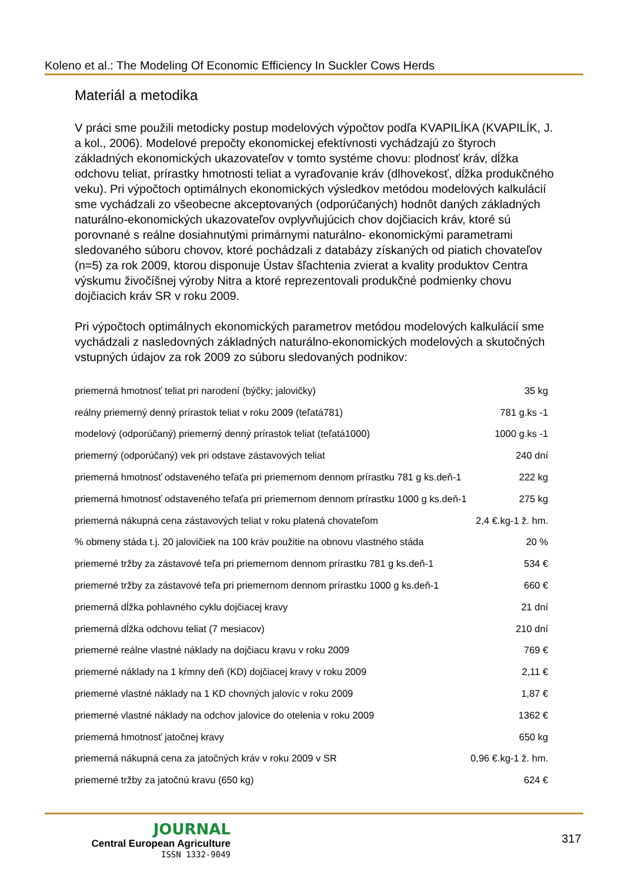Koleno et al.: The Modeling Of Economic Efficiency In Suckler Cows Herds
Materiál a metodika
V práci sme použili metodicky postup modelových výpočtov podľa KVAPILÍKA (KVAPILÍK, J. a kol., 2006). Modelové prepočty ekonomickej efektívnosti vychádzajú zo štyroch základných ekonomických ukazovateľov v tomto systéme chovu: plodnosť kráv, dĺžka odchovu teliat, prírastky hmotnosti teliat a vyraďovanie kráv (dlhovekosť, dĺžka produkčného veku). Pri výpočtoch optimálnych ekonomických výsledkov metódou modelových kalkulácií sme vychádzali zo všeobecne akceptovaných (odporúčaných) hodnôt daných základných naturálno-ekonomických ukazovateľov ovplyvňujúcich chov dojčiacich kráv, ktoré sú porovnané s reálne dosiahnutými primárnymi naturálno- ekonomickými parametrami sledovaného súboru chovov, ktoré pochádzali z databázy získaných od piatich chovateľov (n=5) za rok 2009, ktorou disponuje Ústav šľachtenia zvierat a kvality produktov Centra výskumu živočíšnej výroby Nitra a ktoré reprezentovali produkčné podmienky chovu dojčiacich kráv SR v roku 2009.
Pri výpočtoch optimálnych ekonomických parametrov metódou modelových kalkulácií sme vychádzali z nasledovných základných naturálno-ekonomických modelových a skutočných vstupných údajov za rok 2009 zo súboru sledovaných podnikov:
| priemerná hmotnosť teliat pri narodení (býčky; jalovičky) | 35 kg |
| reálny priemerný denný prírastok teliat v roku 2009 (teľatá781) | 781 g.ks -1 |
| modelový (odporúčaný) priemerný denný prírastok teliat (teľatá1000) | 1000 g.ks -1 |
| priemerný (odporúčaný) vek pri odstave zástavových teliat | 240 dní |
| priemerná hmotnosť odstaveného teľaťa pri priemernom dennom prírastku 781 g ks.deň-1 | 222 kg |
| priemerná hmotnosť odstaveného teľaťa pri priemernom dennom prírastku 1000 g ks.deň-1 | 275 kg |
| priemerná nákupná cena zástavových teliat v roku platená chovateľom | 2,4 €.kg-1 ž. hm. |
| % obmeny stáda t.j. 20 jalovičiek na 100 kráv použitie na obnovu vlastného stáda | 20 % |
| priemerné tržby za zástavové teľa pri priemernom dennom prírastku 781 g ks.deň-1 | 534 € |
| priemerné tržby za zástavové teľa pri priemernom dennom prírastku 1000 g ks.deň-1 | 660 € |
| priemerná dĺžka pohlavného cyklu dojčiacej kravy | 21 dní |
| priemerná dĺžka odchovu teliat (7 mesiacov) | 210 dní |
| priemerné reálne vlastné náklady na dojčiacu kravu v roku 2009 | 769 € |
| priemerné náklady na 1 kŕmny deň (KD) dojčiacej kravy v roku 2009 | 2,11 € |
| priemerné vlastné náklady na 1 KD chovných jalovíc v roku 2009 | 1,87 € |
| priemerné vlastné náklady na odchov jalovice do otelenia v roku 2009 | 1362 € |
| priemerná hmotnosť jatočnej kravy | 650 kg |
| priemerná nákupná cena za jatočných kráv v roku 2009 v SR | 0,96 €.kg-1 ž. hm. |
| priemerné tržby za jatočnú kravu (650 kg) | 624 € |
JOURNAL
Central European Agriculture
ISSN 1332-9049
317